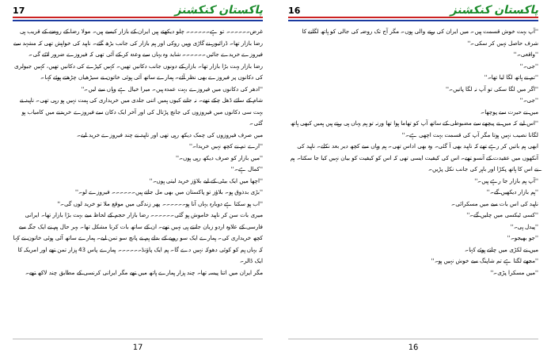پاکستان کنکشنز 16
''آپ بہت خوش قسمت ہیں۔ میں ایران کی رہنے والی ہوں۔ مگر آج تک روضہ کی جالی کو ہاتھ لگانے کا شرف حاصل نہیں کر سکی۔''
''واقعی۔''
''جی۔''
''تم نے ہاتھ لگا لیا تھا۔''
''اگر میں لگا سکی تو آپ نہ لگا پاتیں۔''
''جی۔''
میں نے حیرت سے پوچھا۔
''اس لیے کہ میں نے پیچھے سے مضبوطی کے ساتھ آپ کو تھاما ہوا تھا ورنہ تو ہم یہاں ہی رہتے ہیں ہمیں کبھی ہاتھ لگانا نصیب نہیں ہوتا مگر آپ کی قسمت بہت اچھی ہے۔''
ابھی ہم باتیں کر رہے تھے کہ ناہید بھی آ گئی۔ وہ بھی اداس تھی۔ ہم وہاں سے کچھ دیر بعد نکلے۔ ناہید کی آنکھوں میں عقیدت کے آنسو تھے۔ اس کی کیفیت ایسی تھی کہ اس کو کیفیت کو بیان نہیں کیا جا سکتا۔ ہم نے اس کا ہاتھ پکڑا اور باہر کی جانب نکل پڑیں۔
''آپ ہم بازار جا رہے ہیں۔''
''ہم بازار دیکھیں گے۔''
ناہید کی اس بات سے میں مسکرائی۔
''کسی ٹیکسی میں چلیں گے۔''
''پیدل ہی۔''
''جو بھیجو۔''
میں نے لکڑی میں چلتے ہوئے کہا۔
''مجھے لگتا ہے تم شاپنگ سے خوش نہیں ہو۔''
''میں مسکرا پڑی۔''
16
پاکستان کنکشنز 17
غرض۔۔۔۔۔۔ تو ہے۔۔۔۔۔۔ چلو دیکھتے ہیں ایران کے بازار کیسے ہیں۔ مولا رضا کے روضے کے قریب ہی رضا بازار تھا۔ ڈرائیور نے گاڑی وہیں روکی اور ہم بازار کی جانب بڑھ گئے۔ ناہید کی خواہش تھی کہ مشہد سے فیروزے خریدے جائیں۔۔۔۔۔۔ شاید وہ یہاں سے وعدہ کر کے آئی تھی کہ فیروزے ضرور لائے گی۔
رضا بازار بہت بڑا بازار تھا۔ بازار کے دونوں جانب دکانیں تھیں۔ کہیں کپڑے کی دکانیں تھیں، کہیں جیولری کی دکانوں پر فیروزے بھی نظر آئے۔ ہمارے ساتھ آئی ہوئی خاتون نے سیڑھیاں چڑھتے ہوئے کہا۔
''ادھر کی دکانوں میں فیروزے بہت عمدہ ہیں۔ میرا خیال ہے وہاں سے لیں۔''
شام کے سائے ڈھل چکے تھے۔ نہ جانے کیوں ہمیں اتنی جلدی میں خریداری کی ہمت نہیں ہو رہی تھی۔ ناہید نے بہت سی دکانوں میں فیروزوں کی جانچ پڑتال کی اور آخر ایک دکان سے فیروزے خریدنے میں کامیاب ہو گئی۔
میں صرف فیروزوں کی چمک دیکھ رہی تھی اور ناہید نے چند فیروزے خرید لیے۔
''ارے تم نے کچھ نہیں خریدا۔''
''میں بازار کو صرف دیکھ رہی ہوں۔''
''کمال ہے۔''
''اچھا میں ایک بیٹی کے لیے بلاؤز خرید لیتی ہوں۔''
''بڑی بدذوق ہو۔ بلاؤز تو پاکستان میں بھی مل جاتے ہیں۔۔۔۔۔۔ فیروزے لو۔''
''اب ہو سکتا ہے دوبارہ یہاں آنا ہو۔۔۔۔۔۔ پھر زندگی میں موقع ملا تو خرید لوں گی۔''
میری بات سن کر ناہید خاموش ہو گئی۔۔۔۔۔۔ رضا بازار حجم کے لحاظ سے بہت بڑا بازار تھا۔ ایرانی فارسی کے علاوہ اردو زبان جانتے ہی نہیں تھے۔ ان کے ساتھ بات کرنا مشکل تھا۔ بہر حال ہم نے ایک جگہ سے کچھ خریداری کی۔ ہمارے ایک سو روپے کے بدلے ہم نے پانچ سو تمن لیے۔ ہمارے ساتھ آئی ہوئی خاتون نے کہا کہ یہاں ہم کو کوئی دھوکہ نہیں دے گا۔ ہم ایک پاؤنڈ۔۔۔۔۔۔ ہمارے پاس 43 ہزار تمن تھے اور امریکہ کا ایک ڈالر۔
مگر ایران میں اتنا پیسہ تھا۔ چند ہزار ہمارے ہاتھ میں تھے مگر ایرانی کرنسی کے مطابق چند لاکھ تھے۔
17